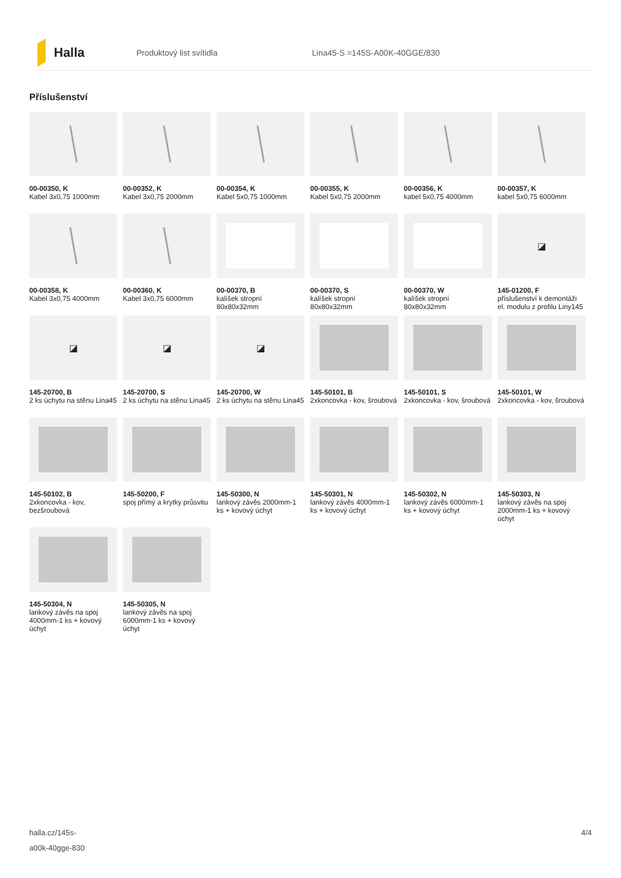Halla
Produktový list svítidla Lina45-S =145S-A00K-40GGE/830
Příslušenství
00-00350, K
Kabel 3x0,75 1000mm
00-00352, K
Kabel 3x0,75 2000mm
00-00354, K
Kabel 5x0,75 1000mm
00-00355, K
Kabel 5x0,75 2000mm
00-00356, K
kabel 5x0,75 4000mm
00-00357, K
kabel 5x0,75 6000mm
00-00358, K
Kabel 3x0,75 4000mm
00-00360, K
Kabel 3x0,75 6000mm
00-00370, B
kalíšek stropní 80x80x32mm
00-00370, S
kalíšek stropní 80x80x32mm
00-00370, W
kalíšek stropní 80x80x32mm
◪
145-01200, F
příslušenství k demontáži el. modulu z profilu Liny145
◪
145-20700, B
2 ks úchytu na stěnu Lina45
◪
145-20700, S
2 ks úchytu na stěnu Lina45
◪
145-20700, W
2 ks úchytu na stěnu Lina45
145-50101, B
2xkoncovka - kov, šroubová
145-50101, S
2xkoncovka - kov, šroubová
145-50101, W
2xkoncovka - kov, šroubová
145-50102, B
2xkoncovka - kov, bezšroubová
145-50200, F
spoj přímý a krytky průsvitu
145-50300, N
lankový závěs 2000mm-1 ks + kovový úchyt
145-50301, N
lankový závěs 4000mm-1 ks + kovový úchyt
145-50302, N
lankový závěs 6000mm-1 ks + kovový úchyt
145-50303, N
lankový závěs na spoj 2000mm-1 ks + kovový úchyt
145-50304, N
lankový závěs na spoj 4000mm-1 ks + kovový úchyt
145-50305, N
lankový závěs na spoj 6000mm-1 ks + kovový úchyt
halla.cz/145s-
a00k-40gge-830
4/4